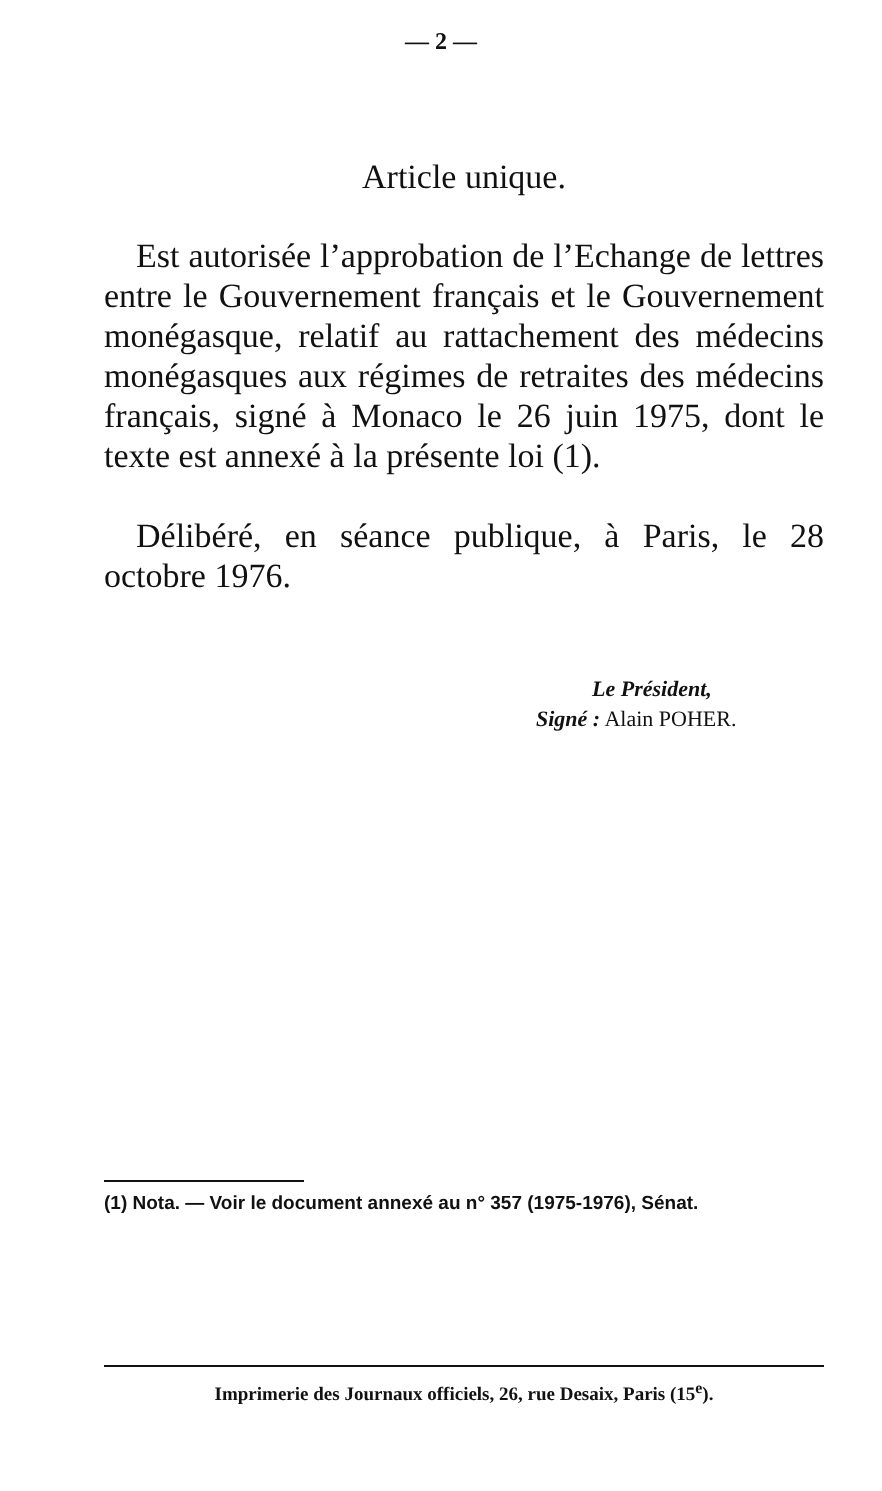— 2 —
Article unique.
Est autorisée l’approbation de l’Echange de lettres entre le Gouvernement français et le Gouvernement monégasque, relatif au rattachement des médecins monégasques aux régimes de retraites des médecins français, signé à Monaco le 26 juin 1975, dont le texte est annexé à la présente loi (1).
Délibéré, en séance publique, à Paris, le 28 octobre 1976.
Le Président,
Signé : Alain POHER.
(1) Nota. — Voir le document annexé au n° 357 (1975-1976), Sénat.
Imprimerie des Journaux officiels, 26, rue Desaix, Paris (15<sup>e</sup>).